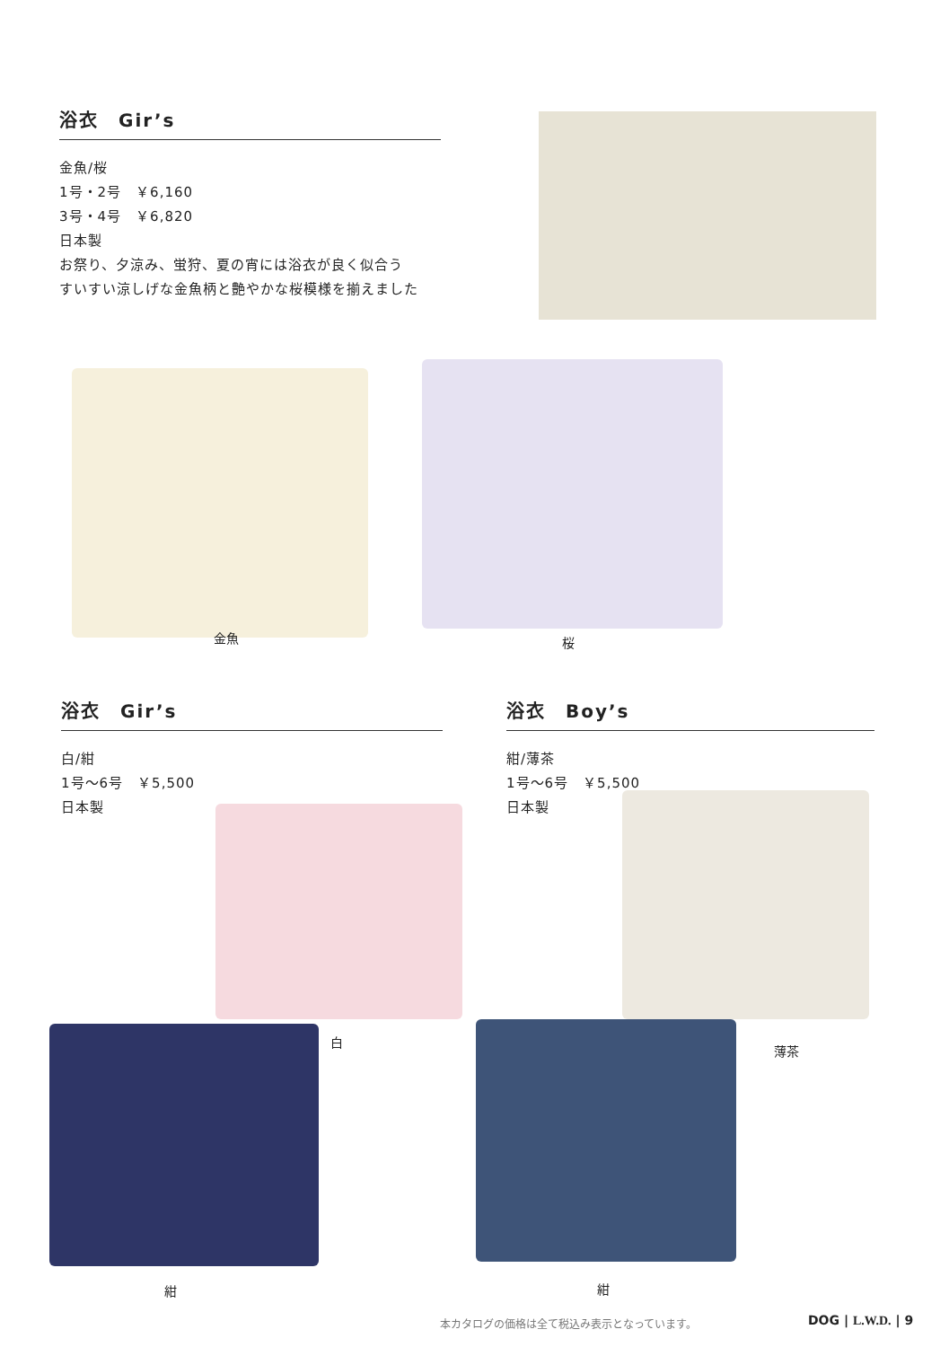浴衣　Gir’s
金魚/桜
1号・2号　￥6,160
3号・4号　￥6,820
日本製
お祭り、夕涼み、蛍狩、夏の宵には浴衣が良く似合う
すいすい涼しげな金魚柄と艶やかな桜模様を揃えました
金魚 桜
浴衣　Gir’s
白/紺
1号〜6号　￥5,500
日本製
浴衣　Boy’s
紺/薄茶
1号〜6号　￥5,500
日本製
白
薄茶
紺 紺
本カタログの価格は全て税込み表示となっています。
DOG | L.W.D. | 9